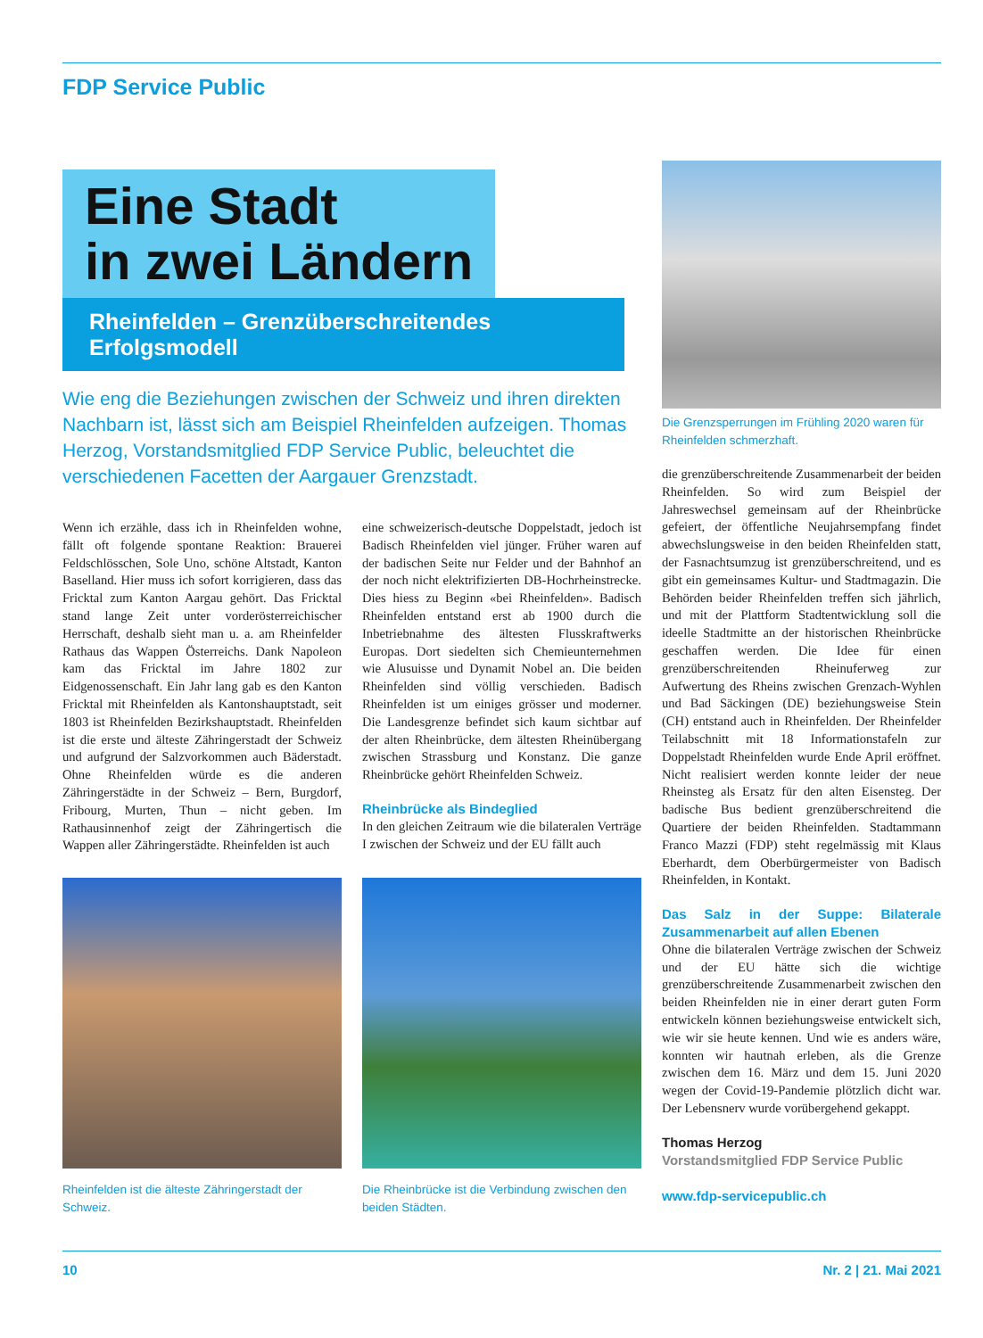FDP Service Public
Eine Stadt
in zwei Ländern
Rheinfelden – Grenzüberschreitendes Erfolgsmodell
Wie eng die Beziehungen zwischen der Schweiz und ihren direkten Nachbarn ist, lässt sich am Beispiel Rheinfelden aufzeigen. Thomas Herzog, Vorstandsmitglied FDP Service Public, beleuchtet die verschiedenen Facetten der Aargauer Grenzstadt.
Wenn ich erzähle, dass ich in Rheinfelden wohne, fällt oft folgende spontane Reaktion: Brauerei Feldschlösschen, Sole Uno, schöne Altstadt, Kanton Baselland. Hier muss ich sofort korrigieren, dass das Fricktal zum Kanton Aargau gehört. Das Fricktal stand lange Zeit unter vorderösterreichischer Herrschaft, deshalb sieht man u. a. am Rheinfelder Rathaus das Wappen Österreichs. Dank Napoleon kam das Fricktal im Jahre 1802 zur Eidgenossenschaft. Ein Jahr lang gab es den Kanton Fricktal mit Rheinfelden als Kantonshauptstadt, seit 1803 ist Rheinfelden Bezirkshauptstadt. Rheinfelden ist die erste und älteste Zähringerstadt der Schweiz und aufgrund der Salzvorkommen auch Bäderstadt. Ohne Rheinfelden würde es die anderen Zähringerstädte in der Schweiz – Bern, Burgdorf, Fribourg, Murten, Thun – nicht geben. Im Rathausinnenhof zeigt der Zähringertisch die Wappen aller Zähringerstädte. Rheinfelden ist auch
eine schweizerisch-deutsche Doppelstadt, jedoch ist Badisch Rheinfelden viel jünger. Früher waren auf der badischen Seite nur Felder und der Bahnhof an der noch nicht elektrifizierten DB-Hochrheinstrecke. Dies hiess zu Beginn «bei Rheinfelden». Badisch Rheinfelden entstand erst ab 1900 durch die Inbetriebnahme des ältesten Flusskraftwerks Europas. Dort siedelten sich Chemieunternehmen wie Alusuisse und Dynamit Nobel an. Die beiden Rheinfelden sind völlig verschieden. Badisch Rheinfelden ist um einiges grösser und moderner. Die Landesgrenze befindet sich kaum sichtbar auf der alten Rheinbrücke, dem ältesten Rheinübergang zwischen Strassburg und Konstanz. Die ganze Rheinbrücke gehört Rheinfelden Schweiz.
Rheinbrücke als Bindeglied
In den gleichen Zeitraum wie die bilateralen Verträge I zwischen der Schweiz und der EU fällt auch
Die Grenzsperrungen im Frühling 2020 waren für Rheinfelden schmerzhaft.
die grenzüberschreitende Zusammenarbeit der beiden Rheinfelden. So wird zum Beispiel der Jahreswechsel gemeinsam auf der Rheinbrücke gefeiert, der öffentliche Neujahrsempfang findet abwechslungsweise in den beiden Rheinfelden statt, der Fasnachtsumzug ist grenzüberschreitend, und es gibt ein gemeinsames Kultur- und Stadtmagazin. Die Behörden beider Rheinfelden treffen sich jährlich, und mit der Plattform Stadtentwicklung soll die ideelle Stadtmitte an der historischen Rheinbrücke geschaffen werden. Die Idee für einen grenzüberschreitenden Rheinuferweg zur Aufwertung des Rheins zwischen Grenzach-Wyhlen und Bad Säckingen (DE) beziehungsweise Stein (CH) entstand auch in Rheinfelden. Der Rheinfelder Teilabschnitt mit 18 Informationstafeln zur Doppelstadt Rheinfelden wurde Ende April eröffnet. Nicht realisiert werden konnte leider der neue Rheinsteg als Ersatz für den alten Eisensteg. Der badische Bus bedient grenzüberschreitend die Quartiere der beiden Rheinfelden. Stadtammann Franco Mazzi (FDP) steht regelmässig mit Klaus Eberhardt, dem Oberbürgermeister von Badisch Rheinfelden, in Kontakt.
Das Salz in der Suppe: Bilaterale Zusammenarbeit auf allen Ebenen
Ohne die bilateralen Verträge zwischen der Schweiz und der EU hätte sich die wichtige grenzüberschreitende Zusammenarbeit zwischen den beiden Rheinfelden nie in einer derart guten Form entwickeln können beziehungsweise entwickelt sich, wie wir sie heute kennen. Und wie es anders wäre, konnten wir hautnah erleben, als die Grenze zwischen dem 16. März und dem 15. Juni 2020 wegen der Covid-19-Pandemie plötzlich dicht war. Der Lebensnerv wurde vorübergehend gekappt.
Thomas Herzog
Vorstandsmitglied FDP Service Public
www.fdp-servicepublic.ch
Rheinfelden ist die älteste Zähringerstadt der Schweiz.
Die Rheinbrücke ist die Verbindung zwischen den beiden Städten.
10 Nr. 2 | 21. Mai 2021